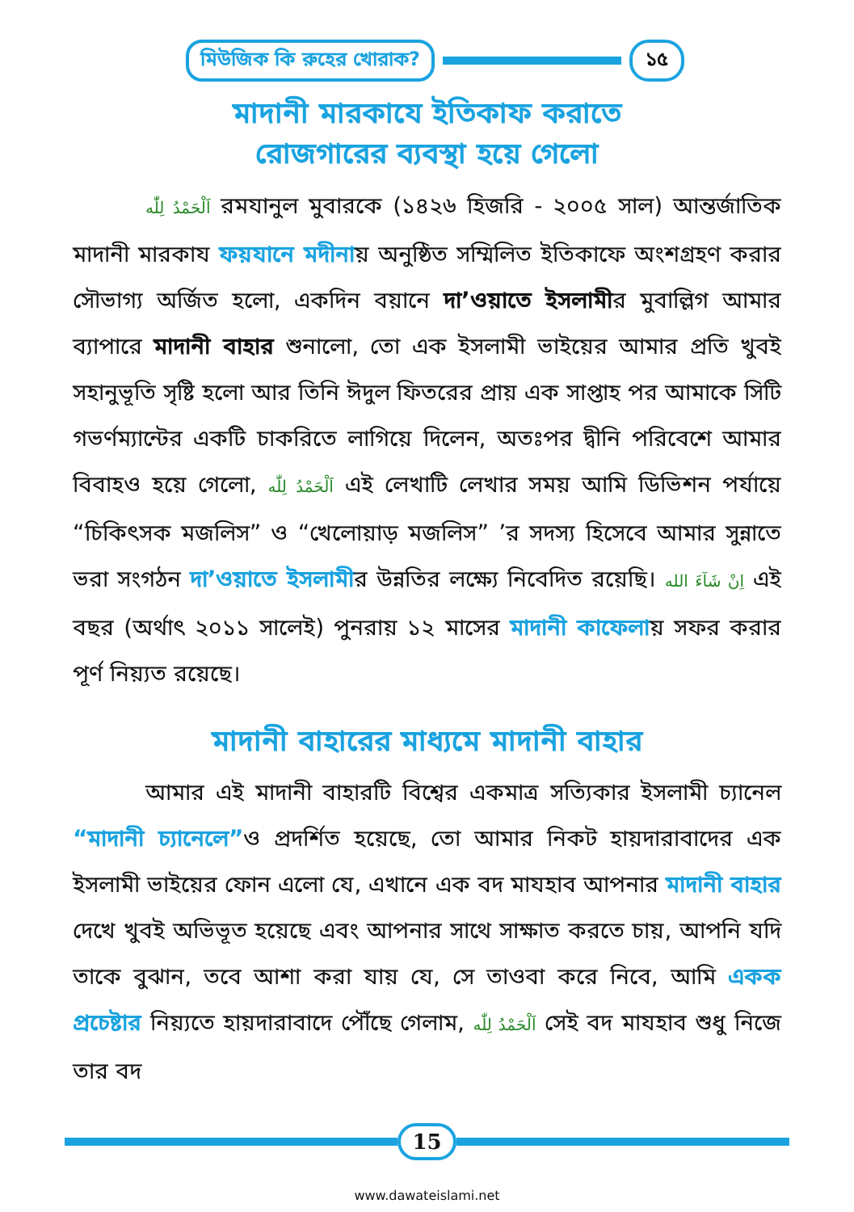মিউজিক কি রুহের খোরাক? ১৫
মাদানী মারকাযে ইতিকাফ করাতে
রোজগারের ব্যবস্থা হয়ে গেলো
اَلْحَمْدُ لِلّٰه রমযানুল মুবারকে (১৪২৬ হিজরি - ২০০৫ সাল) আন্তর্জাতিক মাদানী মারকায ফয়যানে মদীনায় অনুষ্ঠিত সম্মিলিত ইতিকাফে অংশগ্রহণ করার সৌভাগ্য অর্জিত হলো, একদিন বয়ানে দা’ওয়াতে ইসলামীর মুবাল্লিগ আমার ব্যাপারে মাদানী বাহার শুনালো, তো এক ইসলামী ভাইয়ের আমার প্রতি খুবই সহানুভূতি সৃষ্টি হলো আর তিনি ঈদুল ফিতরের প্রায় এক সাপ্তাহ পর আমাকে সিটি গভর্ণম্যান্টের একটি চাকরিতে লাগিয়ে দিলেন, অতঃপর দ্বীনি পরিবেশে আমার বিবাহও হয়ে গেলো, اَلْحَمْدُ لِلّٰه এই লেখাটি লেখার সময় আমি ডিভিশন পর্যায়ে “চিকিৎসক মজলিস” ও “খেলোয়াড় মজলিস” ’র সদস্য হিসেবে আমার সুন্নাতে ভরা সংগঠন দা’ওয়াতে ইসলামীর উন্নতির লক্ষ্যে নিবেদিত রয়েছি। اِنْ شَآءَ الله এই বছর (অর্থাৎ ২০১১ সালেই) পুনরায় ১২ মাসের মাদানী কাফেলায় সফর করার পূর্ণ নিয়্যত রয়েছে।
মাদানী বাহারের মাধ্যমে মাদানী বাহার
আমার এই মাদানী বাহারটি বিশ্বের একমাত্র সত্যিকার ইসলামী চ্যানেল “মাদানী চ্যানেলে”ও প্রদর্শিত হয়েছে, তো আমার নিকট হায়দারাবাদের এক ইসলামী ভাইয়ের ফোন এলো যে, এখানে এক বদ মাযহাব আপনার মাদানী বাহার দেখে খুবই অভিভূত হয়েছে এবং আপনার সাথে সাক্ষাত করতে চায়, আপনি যদি তাকে বুঝান, তবে আশা করা যায় যে, সে তাওবা করে নিবে, আমি একক প্রচেষ্টার নিয়্যতে হায়দারাবাদে পৌঁছে গেলাম, اَلْحَمْدُ لِلّٰه সেই বদ মাযহাব শুধু নিজে তার বদ
15
www.dawateislami.net